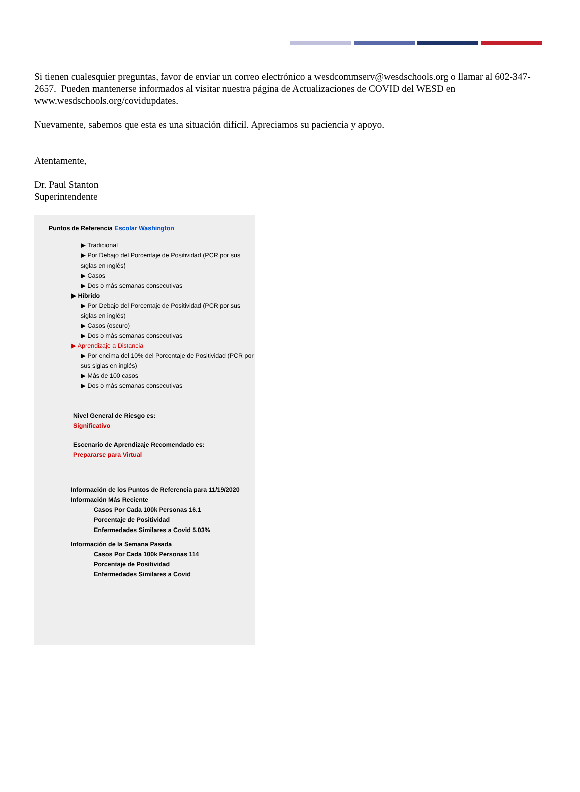Si tienen cualesquier preguntas, favor de enviar un correo electrónico a wesdcommserv@wesdschools.org o llamar al 602-347-2657. Pueden mantenerse informados al visitar nuestra página de Actualizaciones de COVID del WESD en www.wesdschools.org/covidupdates.
Nuevamente, sabemos que esta es una situación difícil. Apreciamos su paciencia y apoyo.
Atentamente,
Dr. Paul Stanton
Superintendente
Puntos de Referencia Escolar Washington
▶ Tradicional
▶ Por Debajo del Porcentaje de Positividad (PCR por sus siglas en inglés)
▶ Casos
▶ Dos o más semanas consecutivas
▶ Híbrido
▶ Por Debajo del Porcentaje de Positividad (PCR por sus siglas en inglés)
▶ Casos (oscuro)
▶ Dos o más semanas consecutivas
▶ Aprendizaje a Distancia
▶ Por encima del 10% del Porcentaje de Positividad (PCR por sus siglas en inglés)
▶ Más de 100 casos
▶ Dos o más semanas consecutivas
Nivel General de Riesgo es:
Significativo
Escenario de Aprendizaje Recomendado es:
Prepararse para Virtual
Información de los Puntos de Referencia para 11/19/2020
Información Más Reciente
Casos Por Cada 100k Personas 16.1
Porcentaje de Positividad
Enfermedades Similares a Covid 5.03%
Información de la Semana Pasada
Casos Por Cada 100k Personas 114
Porcentaje de Positividad
Enfermedades Similares a Covid